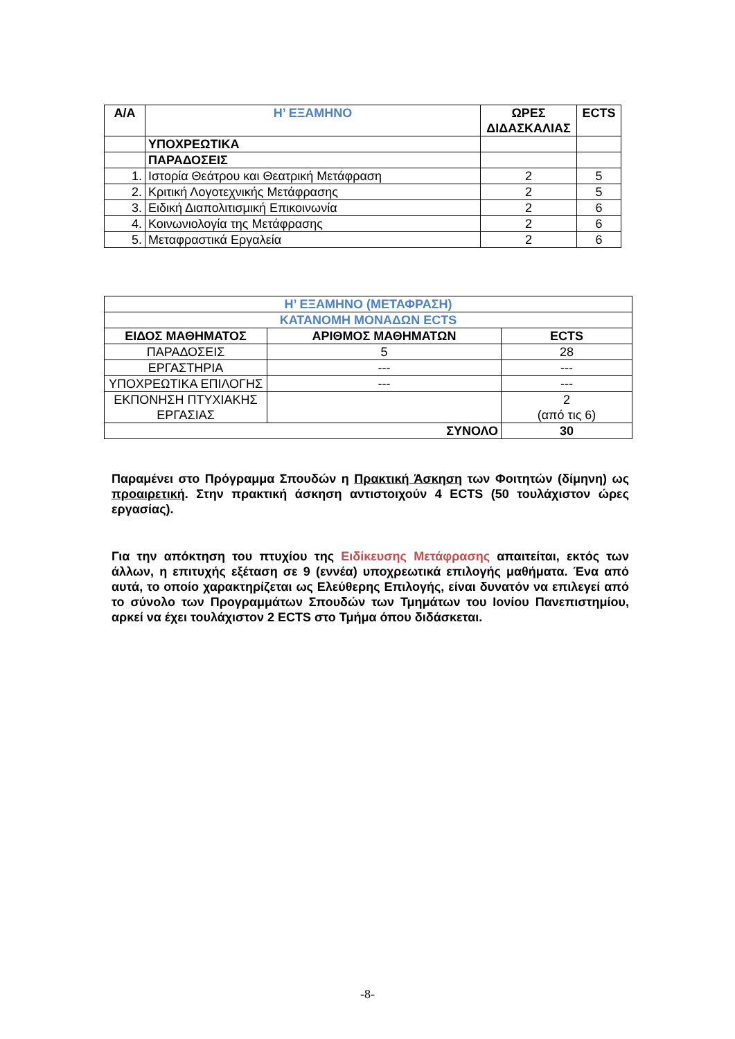| Α/Α | Η’ ΕΞΑΜΗΝΟ | ΩΡΕΣ ΔΙΔΑΣΚΑΛΙΑΣ | ECTS |
| --- | --- | --- | --- |
| | ΥΠΟΧΡΕΩΤΙΚΑ | | |
| | ΠΑΡΑΔΟΣΕΙΣ | | |
| 1. | Ιστορία Θεάτρου και Θεατρική Μετάφραση | 2 | 5 |
| 2. | Κριτική Λογοτεχνικής Μετάφρασης | 2 | 5 |
| 3. | Ειδική Διαπολιτισμική Επικοινωνία | 2 | 6 |
| 4. | Κοινωνιολογία της Μετάφρασης | 2 | 6 |
| 5. | Μεταφραστικά Εργαλεία | 2 | 6 |
| Η’ ΕΞΑΜΗΝΟ (ΜΕΤΑΦΡΑΣΗ) | | |
| --- | --- | --- |
| ΚΑΤΑΝΟΜΗ ΜΟΝΑΔΩΝ ECTS | | |
| ΕΙΔΟΣ ΜΑΘΗΜΑΤΟΣ | ΑΡΙΘΜΟΣ ΜΑΘΗΜΑΤΩΝ | ECTS |
| ΠΑΡΑΔΟΣΕΙΣ | 5 | 28 |
| ΕΡΓΑΣΤΗΡΙΑ | --- | --- |
| ΥΠΟΧΡΕΩΤΙΚΑ ΕΠΙΛΟΓΗΣ | --- | --- |
| ΕΚΠΟΝΗΣΗ ΠΤΥΧΙΑΚΗΣ ΕΡΓΑΣΙΑΣ | | 2 (από τις 6) |
| ΣΥΝΟΛΟ | | 30 |
Παραμένει στο Πρόγραμμα Σπουδών η Πρακτική Άσκηση των Φοιτητών (δίμηνη) ως προαιρετική. Στην πρακτική άσκηση αντιστοιχούν 4 ECTS (50 τουλάχιστον ώρες εργασίας).
Για την απόκτηση του πτυχίου της Ειδίκευσης Μετάφρασης απαιτείται, εκτός των άλλων, η επιτυχής εξέταση σε 9 (εννέα) υποχρεωτικά επιλογής μαθήματα. Ένα από αυτά, το οποίο χαρακτηρίζεται ως Ελεύθερης Επιλογής, είναι δυνατόν να επιλεγεί από το σύνολο των Προγραμμάτων Σπουδών των Τμημάτων του Ιονίου Πανεπιστημίου, αρκεί να έχει τουλάχιστον 2 ECTS στο Τμήμα όπου διδάσκεται.
-8-